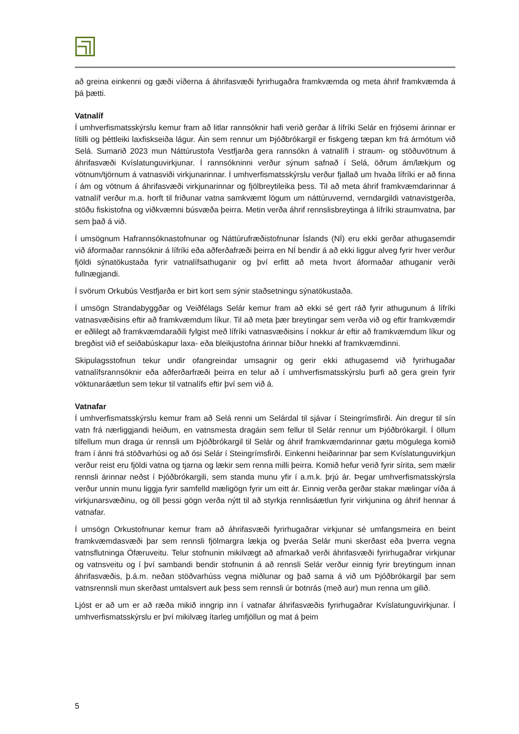að greina einkenni og gæði víðerna á áhrifasvæði fyrirhugaðra framkvæmda og meta áhrif framkvæmda á þá þætti.
Vatnalíf
Í umhverfismatsskýrslu kemur fram að litlar rannsóknir hafi verið gerðar á lífríki Selár en frjósemi árinnar er lítilli og þéttleiki laxfiskseiða lágur. Áin sem rennur um Þjóðbrókargil er fiskgeng tæpan km frá ármótum við Selá. Sumarið 2023 mun Náttúrustofa Vestfjarða gera rannsókn á vatnalífi í straum- og stöðuvötnum á áhrifasvæði Kvíslatunguvirkjunar. Í rannsókninni verður sýnum safnað í Selá, öðrum ám/lækjum og vötnum/tjörnum á vatnasviði virkjunarinnar. Í umhverfismatsskýrslu verður fjallað um hvaða lífríki er að finna í ám og vötnum á áhrifasvæði virkjunarinnar og fjölbreytileika þess. Til að meta áhrif framkvæmdarinnar á vatnalíf verður m.a. horft til friðunar vatna samkvæmt lögum um náttúruvernd, verndargildi vatnavistgerða, stöðu fiskistofna og viðkvæmni búsvæða þeirra. Metin verða áhrif rennslisbreytinga á lífríki straumvatna, þar sem það á við.
Í umsögnum Hafrannsóknastofnunar og Náttúrufræðistofnunar Íslands (NÍ) eru ekki gerðar athugasemdir við áformaðar rannsóknir á lífríki eða aðferðafræði þeirra en NÍ bendir á að ekki liggur alveg fyrir hver verður fjöldi sýnatökustaða fyrir vatnalífsathuganir og því erfitt að meta hvort áformaðar athuganir verði fullnægjandi.
Í svörum Orkubús Vestfjarða er birt kort sem sýnir staðsetningu sýnatökustaða.
Í umsögn Strandabyggðar og Veiðfélags Selár kemur fram að ekki sé gert ráð fyrir athugunum á lífríki vatnasvæðisins eftir að framkvæmdum líkur. Til að meta þær breytingar sem verða við og eftir framkvæmdir er eðlilegt að framkvæmdaraðili fylgist með lífríki vatnasvæðisins í nokkur ár eftir að framkvæmdum líkur og bregðist við ef seiðabúskapur laxa- eða bleikjustofna árinnar bíður hnekki af framkvæmdinni.
Skipulagsstofnun tekur undir ofangreindar umsagnir og gerir ekki athugasemd við fyrirhugaðar vatnalífsrannsóknir eða aðferðarfræði þeirra en telur að í umhverfismatsskýrslu þurfi að gera grein fyrir vöktunaráætlun sem tekur til vatnalífs eftir því sem við á.
Vatnafar
Í umhverfismatsskýrslu kemur fram að Selá renni um Selárdal til sjávar í Steingrímsfirði. Áin dregur til sín vatn frá nærliggjandi heiðum, en vatnsmesta dragáin sem fellur til Selár rennur um Þjóðbrókargil. Í öllum tilfellum mun draga úr rennsli um Þjóðbrókargil til Selár og áhrif framkvæmdarinnar gætu mögulega komið fram í ánni frá stöðvarhúsi og að ósi Selár í Steingrímsfirði. Einkenni heiðarinnar þar sem Kvíslatunguvirkjun verður reist eru fjöldi vatna og tjarna og lækir sem renna milli þeirra. Komið hefur verið fyrir síritа, sem mælir rennsli árinnar neðst í Þjóðbrókargili, sem standa munu yfir í a.m.k. þrjú ár. Þegar umhverfismatsskýrsla verður unnin munu liggja fyrir samfelld mæligögn fyrir um eitt ár. Einnig verða gerðar stakar mælingar víða á virkjunarsvæðinu, og öll þessi gögn verða nýtt til að styrkja rennlisáætlun fyrir virkjunina og áhrif hennar á vatnafar.
Í umsögn Orkustofnunar kemur fram að áhrifasvæði fyrirhugaðrar virkjunar sé umfangsmeira en beint framkvæmdasvæði þar sem rennsli fjölmargra lækja og þveráa Selár muni skerðast eða þverra vegna vatnsflutninga Ófæruveitu. Telur stofnunin mikilvægt að afmarkað verði áhrifasvæði fyrirhugaðrar virkjunar og vatnsveitu og í því sambandi bendir stofnunin á að rennsli Selár verður einnig fyrir breytingum innan áhrifasvæðis, þ.á.m. neðan stöðvarhúss vegna miðlunar og það sama á við um Þjóðbrókargil þar sem vatnsrennsli mun skerðast umtalsvert auk þess sem rennsli úr botnrás (með aur) mun renna um gilið.
Ljóst er að um er að ræða mikið inngrip inn í vatnafar áhrifasvæðis fyrirhugaðrar Kvíslatunguvirkjunar. Í umhverfismatsskýrslu er því mikilvæg ítarleg umfjöllun og mat á þeim
5